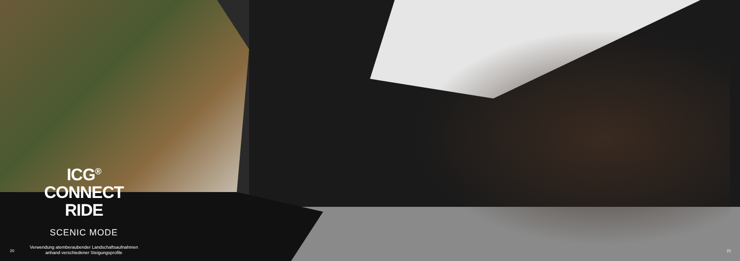ICG<sup>®</sup>
CONNECT RIDE
SCENIC MODE
Verwendung atemberaubender Landschaftsaufnahmen anhand verschiedener Steigungsprofile
20 21